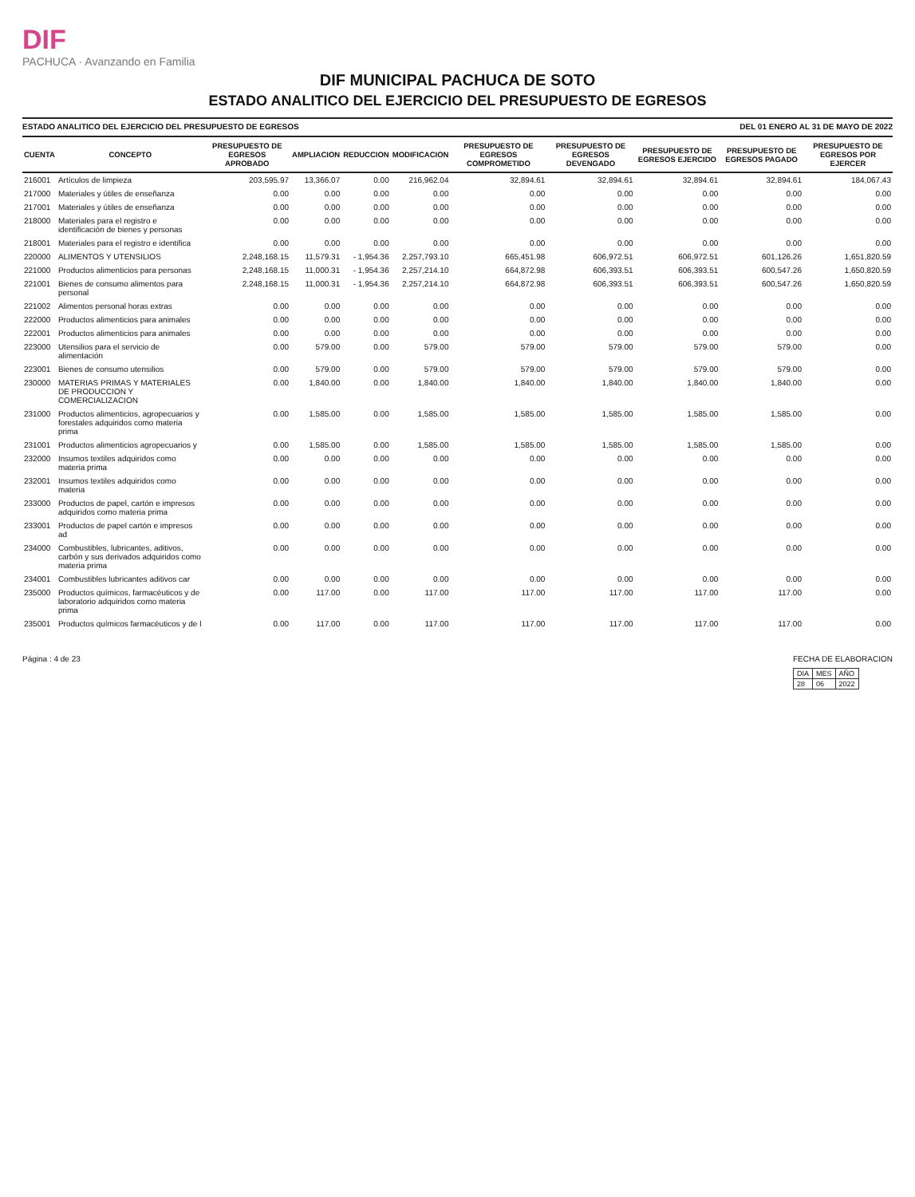DIF
PACHUCA · Avanzando en Familia
DIF MUNICIPAL PACHUCA DE SOTO
ESTADO ANALITICO DEL EJERCICIO DEL PRESUPUESTO DE EGRESOS
ESTADO ANALITICO DEL EJERCICIO DEL PRESUPUESTO DE EGRESOS DEL 01 ENERO AL 31 DE MAYO DE 2022
| CUENTA | CONCEPTO | PRESUPUESTO DE EGRESOS APROBADO | AMPLIACION | REDUCCION | MODIFICACION | PRESUPUESTO DE EGRESOS COMPROMETIDO | PRESUPUESTO DE EGRESOS DEVENGADO | PRESUPUESTO DE EGRESOS EJERCIDO | PRESUPUESTO DE EGRESOS PAGADO | PRESUPUESTO DE EGRESOS POR EJERCER |
| --- | --- | --- | --- | --- | --- | --- | --- | --- | --- | --- |
| 216001 | Artículos de limpieza | 203,595.97 | 13,366.07 | 0.00 | 216,962.04 | 32,894.61 | 32,894.61 | 32,894.61 | 32,894.61 | 184,067.43 |
| 217000 | Materiales y útiles de enseñanza | 0.00 | 0.00 | 0.00 | 0.00 | 0.00 | 0.00 | 0.00 | 0.00 | 0.00 |
| 217001 | Materiales y útiles de enseñanza | 0.00 | 0.00 | 0.00 | 0.00 | 0.00 | 0.00 | 0.00 | 0.00 | 0.00 |
| 218000 | Materiales para el registro e identificación de bienes y personas | 0.00 | 0.00 | 0.00 | 0.00 | 0.00 | 0.00 | 0.00 | 0.00 | 0.00 |
| 218001 | Materiales para el registro e identifica | 0.00 | 0.00 | 0.00 | 0.00 | 0.00 | 0.00 | 0.00 | 0.00 | 0.00 |
| 220000 | ALIMENTOS Y UTENSILIOS | 2,248,168.15 | 11,579.31 | - 1,954.36 | 2,257,793.10 | 665,451.98 | 606,972.51 | 606,972.51 | 601,126.26 | 1,651,820.59 |
| 221000 | Productos alimenticios para personas | 2,248,168.15 | 11,000.31 | - 1,954.36 | 2,257,214.10 | 664,872.98 | 606,393.51 | 606,393.51 | 600,547.26 | 1,650,820.59 |
| 221001 | Bienes de consumo alimentos para personal | 2,248,168.15 | 11,000.31 | - 1,954.36 | 2,257,214.10 | 664,872.98 | 606,393.51 | 606,393.51 | 600,547.26 | 1,650,820.59 |
| 221002 | Alimentos personal horas extras | 0.00 | 0.00 | 0.00 | 0.00 | 0.00 | 0.00 | 0.00 | 0.00 | 0.00 |
| 222000 | Productos alimenticios para animales | 0.00 | 0.00 | 0.00 | 0.00 | 0.00 | 0.00 | 0.00 | 0.00 | 0.00 |
| 222001 | Productos alimenticios para animales | 0.00 | 0.00 | 0.00 | 0.00 | 0.00 | 0.00 | 0.00 | 0.00 | 0.00 |
| 223000 | Utensilios para el servicio de alimentación | 0.00 | 579.00 | 0.00 | 579.00 | 579.00 | 579.00 | 579.00 | 579.00 | 0.00 |
| 223001 | Bienes de consumo utensilios | 0.00 | 579.00 | 0.00 | 579.00 | 579.00 | 579.00 | 579.00 | 579.00 | 0.00 |
| 230000 | MATERIAS PRIMAS Y MATERIALES DE PRODUCCION Y COMERCIALIZACION | 0.00 | 1,840.00 | 0.00 | 1,840.00 | 1,840.00 | 1,840.00 | 1,840.00 | 1,840.00 | 0.00 |
| 231000 | Productos alimenticios, agropecuarios y forestales adquiridos como materia prima | 0.00 | 1,585.00 | 0.00 | 1,585.00 | 1,585.00 | 1,585.00 | 1,585.00 | 1,585.00 | 0.00 |
| 231001 | Productos alimenticios agropecuarios y | 0.00 | 1,585.00 | 0.00 | 1,585.00 | 1,585.00 | 1,585.00 | 1,585.00 | 1,585.00 | 0.00 |
| 232000 | Insumos textiles adquiridos como materia prima | 0.00 | 0.00 | 0.00 | 0.00 | 0.00 | 0.00 | 0.00 | 0.00 | 0.00 |
| 232001 | Insumos textiles adquiridos como materia | 0.00 | 0.00 | 0.00 | 0.00 | 0.00 | 0.00 | 0.00 | 0.00 | 0.00 |
| 233000 | Productos de papel, cartón e impresos adquiridos como materia prima | 0.00 | 0.00 | 0.00 | 0.00 | 0.00 | 0.00 | 0.00 | 0.00 | 0.00 |
| 233001 | Productos de papel cartón e impresos ad | 0.00 | 0.00 | 0.00 | 0.00 | 0.00 | 0.00 | 0.00 | 0.00 | 0.00 |
| 234000 | Combustibles, lubricantes, aditivos, carbón y sus derivados adquiridos como materia prima | 0.00 | 0.00 | 0.00 | 0.00 | 0.00 | 0.00 | 0.00 | 0.00 | 0.00 |
| 234001 | Combustibles lubricantes aditivos car | 0.00 | 0.00 | 0.00 | 0.00 | 0.00 | 0.00 | 0.00 | 0.00 | 0.00 |
| 235000 | Productos químicos, farmacéuticos y de laboratorio adquiridos como materia prima | 0.00 | 117.00 | 0.00 | 117.00 | 117.00 | 117.00 | 117.00 | 117.00 | 0.00 |
| 235001 | Productos químicos farmacéuticos y de l | 0.00 | 117.00 | 0.00 | 117.00 | 117.00 | 117.00 | 117.00 | 117.00 | 0.00 |
Página : 4 de 23 FECHA DE ELABORACION
| DIA | MES | AÑO |
| 28 | 06 | 2022 |